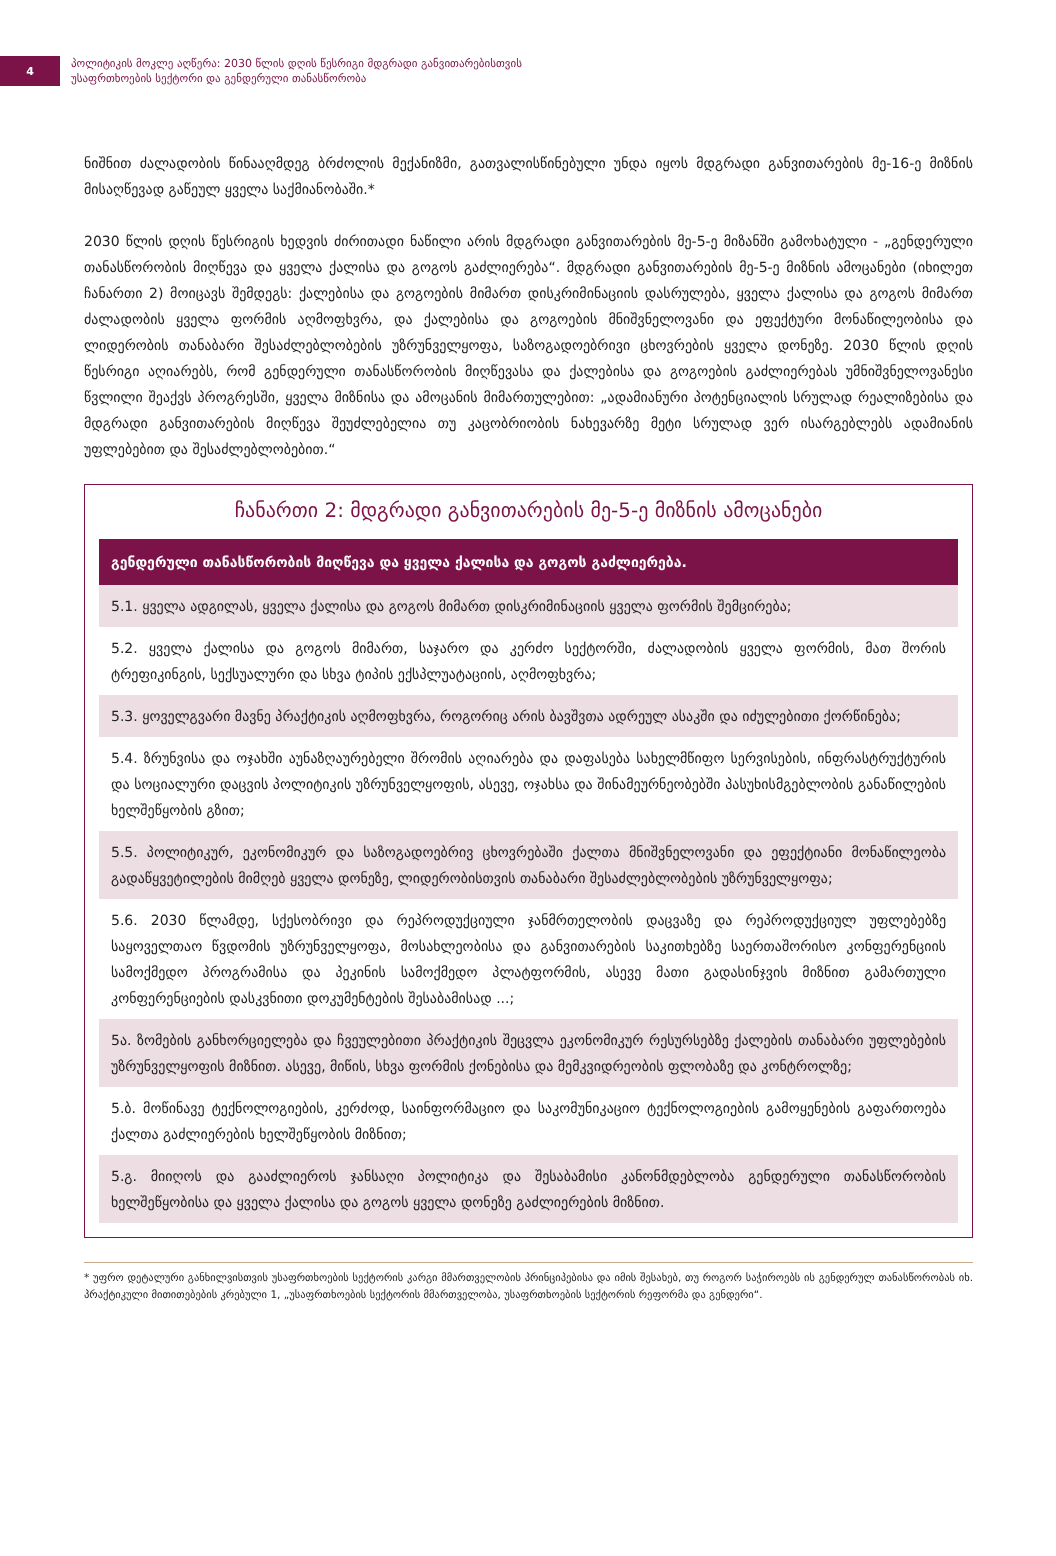4
პოლიტიკის მოკლე აღწერა: 2030 წლის დღის წესრიგი მდგრადი განვითარებისთვის
უსაფრთხოების სექტორი და გენდერული თანასწორობა
ნიშნით ძალადობის წინააღმდეგ ბრძოლის მექანიზმი, გათვალისწინებული უნდა იყოს მდგრადი განვითარების მე-16-ე მიზნის მისაღწევად გაწეულ ყველა საქმიანობაში.*
2030 წლის დღის წესრიგის ხედვის ძირითადი ნაწილი არის მდგრადი განვითარების მე-5-ე მიზანში გამოხატული - „გენდერული თანასწორობის მიღწევა და ყველა ქალისა და გოგოს გაძლიერება“. მდგრადი განვითარების მე-5-ე მიზნის ამოცანები (იხილეთ ჩანართი 2) მოიცავს შემდეგს: ქალებისა და გოგოების მიმართ დისკრიმინაციის დასრულება, ყველა ქალისა და გოგოს მიმართ ძალადობის ყველა ფორმის აღმოფხვრა, და ქალებისა და გოგოების მნიშვნელოვანი და ეფექტური მონაწილეობისა და ლიდერობის თანაბარი შესაძლებლობების უზრუნველყოფა, საზოგადოებრივი ცხოვრების ყველა დონეზე. 2030 წლის დღის წესრიგი აღიარებს, რომ გენდერული თანასწორობის მიღწევასა და ქალებისა და გოგოების გაძლიერებას უმნიშვნელოვანესი წვლილი შეაქვს პროგრესში, ყველა მიზნისა და ამოცანის მიმართულებით: „ადამიანური პოტენციალის სრულად რეალიზებისა და მდგრადი განვითარების მიღწევა შეუძლებელია თუ კაცობრიობის ნახევარზე მეტი სრულად ვერ ისარგებლებს ადამიანის უფლებებით და შესაძლებლობებით.“
ჩანართი 2: მდგრადი განვითარების მე-5-ე მიზნის ამოცანები
გენდერული თანასწორობის მიღწევა და ყველა ქალისა და გოგოს გაძლიერება.
5.1. ყველა ადგილას, ყველა ქალისა და გოგოს მიმართ დისკრიმინაციის ყველა ფორმის შემცირება;
5.2. ყველა ქალისა და გოგოს მიმართ, საჯარო და კერძო სექტორში, ძალადობის ყველა ფორმის, მათ შორის ტრეფიკინგის, სექსუალური და სხვა ტიპის ექსპლუატაციის, აღმოფხვრა;
5.3. ყოველგვარი მავნე პრაქტიკის აღმოფხვრა, როგორიც არის ბავშვთა ადრეულ ასაკში და იძულებითი ქორწინება;
5.4. ზრუნვისა და ოჯახში აუნაზღაურებელი შრომის აღიარება და დაფასება სახელმწიფო სერვისების, ინფრასტრუქტურის და სოციალური დაცვის პოლიტიკის უზრუნველყოფის, ასევე, ოჯახსა და შინამეურნეობებში პასუხისმგებლობის განაწილების ხელშეწყობის გზით;
5.5. პოლიტიკურ, ეკონომიკურ და საზოგადოებრივ ცხოვრებაში ქალთა მნიშვნელოვანი და ეფექტიანი მონაწილეობა გადაწყვეტილების მიმღებ ყველა დონეზე, ლიდერობისთვის თანაბარი შესაძლებლობების უზრუნველყოფა;
5.6. 2030 წლამდე, სქესობრივი და რეპროდუქციული ჯანმრთელობის დაცვაზე და რეპროდუქციულ უფლებებზე საყოველთაო წვდომის უზრუნველყოფა, მოსახლეობისა და განვითარების საკითხებზე საერთაშორისო კონფერენციის სამოქმედო პროგრამისა და პეკინის სამოქმედო პლატფორმის, ასევე მათი გადასინჯვის მიზნით გამართული კონფერენციების დასკვნითი დოკუმენტების შესაბამისად ...;
5ა. ზომების განხორციელება და ჩვეულებითი პრაქტიკის შეცვლა ეკონომიკურ რესურსებზე ქალების თანაბარი უფლებების უზრუნველყოფის მიზნით. ასევე, მიწის, სხვა ფორმის ქონებისა და მემკვიდრეობის ფლობაზე და კონტროლზე;
5.ბ. მოწინავე ტექნოლოგიების, კერძოდ, საინფორმაციო და საკომუნიკაციო ტექნოლოგიების გამოყენების გაფართოება ქალთა გაძლიერების ხელშეწყობის მიზნით;
5.გ. მიიღოს და გააძლიეროს ჯანსაღი პოლიტიკა და შესაბამისი კანონმდებლობა გენდერული თანასწორობის ხელშეწყობისა და ყველა ქალისა და გოგოს ყველა დონეზე გაძლიერების მიზნით.
* უფრო დეტალური განხილვისთვის უსაფრთხოების სექტორის კარგი მმართველობის პრინციპებისა და იმის შესახებ, თუ როგორ საჭიროებს ის გენდერულ თანასწორობას იხ. პრაქტიკული მითითებების კრებული 1, „უსაფრთხოების სექტორის მმართველობა, უსაფრთხოების სექტორის რეფორმა და გენდერი“.